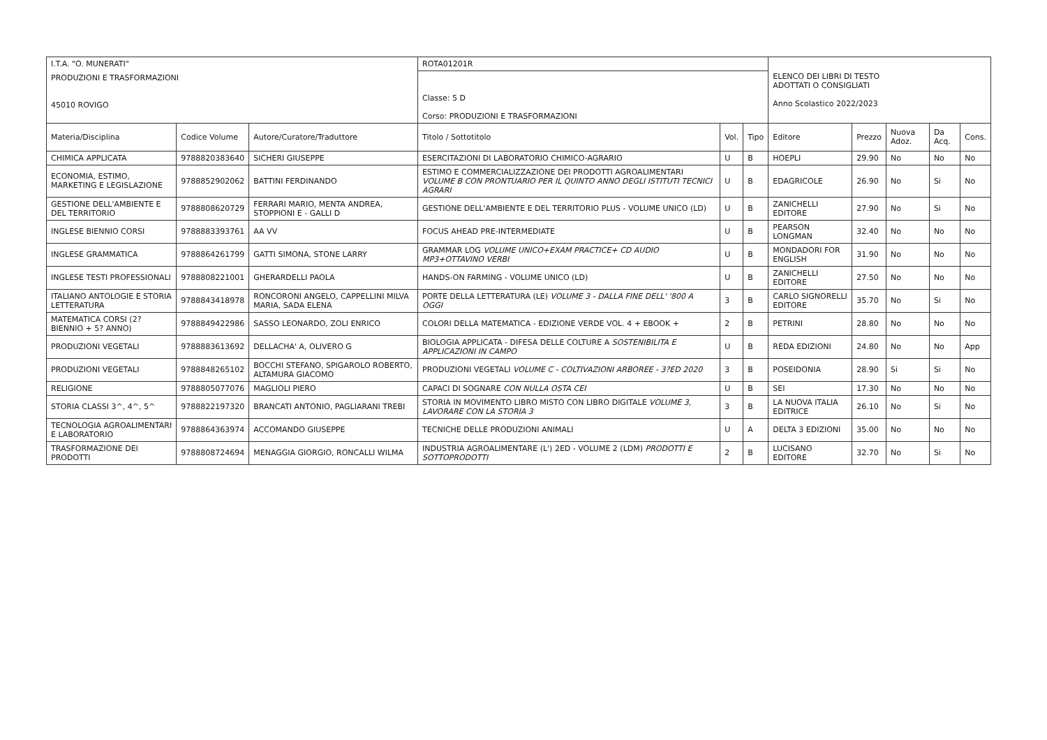| I.T.A. "O. MUNERATI" | | | ROTA01201R | | | ELENCO DEI LIBRI DI TESTO ADOTTATI O CONSIGLIATI Anno Scolastico 2022/2023 | | | | |
| PRODUZIONI E TRASFORMAZIONI 45010 ROVIGO | | | Classe: 5 D Corso: PRODUZIONI E TRASFORMAZIONI | | | | | | | |
| Materia/Disciplina | Codice Volume | Autore/Curatore/Traduttore | Titolo / Sottotitolo | Vol. | Tipo | Editore | Prezzo | Nuova Adoz. | Da Acq. | Cons. |
| CHIMICA APPLICATA | 9788820383640 | SICHERI GIUSEPPE | ESERCITAZIONI DI LABORATORIO CHIMICO-AGRARIO | U | B | HOEPLI | 29.90 | No | No | No |
| ECONOMIA, ESTIMO, MARKETING E LEGISLAZIONE | 9788852902062 | BATTINI FERDINANDO | ESTIMO E COMMERCIALIZZAZIONE DEI PRODOTTI AGROALIMENTARI VOLUME B CON PRONTUARIO PER IL QUINTO ANNO DEGLI ISTITUTI TECNICI AGRARI | U | B | EDAGRICOLE | 26.90 | No | Si | No |
| GESTIONE DELL'AMBIENTE E DEL TERRITORIO | 9788808620729 | FERRARI MARIO, MENTA ANDREA, STOPPIONI E - GALLI D | GESTIONE DELL'AMBIENTE E DEL TERRITORIO PLUS - VOLUME UNICO (LD) | U | B | ZANICHELLI EDITORE | 27.90 | No | Si | No |
| INGLESE BIENNIO CORSI | 9788883393761 | AA VV | FOCUS AHEAD PRE-INTERMEDIATE | U | B | PEARSON LONGMAN | 32.40 | No | No | No |
| INGLESE GRAMMATICA | 9788864261799 | GATTI SIMONA, STONE LARRY | GRAMMAR LOG VOLUME UNICO+EXAM PRACTICE+ CD AUDIO MP3+OTTAVINO VERBI | U | B | MONDADORI FOR ENGLISH | 31.90 | No | No | No |
| INGLESE TESTI PROFESSIONALI | 9788808221001 | GHERARDELLI PAOLA | HANDS-ON FARMING - VOLUME UNICO (LD) | U | B | ZANICHELLI EDITORE | 27.50 | No | No | No |
| ITALIANO ANTOLOGIE E STORIA LETTERATURA | 9788843418978 | RONCORONI ANGELO, CAPPELLINI MILVA MARIA, SADA ELENA | PORTE DELLA LETTERATURA (LE) VOLUME 3 - DALLA FINE DELL' '800 A OGGI | 3 | B | CARLO SIGNORELLI EDITORE | 35.70 | No | Si | No |
| MATEMATICA CORSI (2? BIENNIO + 5? ANNO) | 9788849422986 | SASSO LEONARDO, ZOLI ENRICO | COLORI DELLA MATEMATICA - EDIZIONE VERDE VOL. 4 + EBOOK + | 2 | B | PETRINI | 28.80 | No | No | No |
| PRODUZIONI VEGETALI | 9788883613692 | DELLACHA' A, OLIVERO G | BIOLOGIA APPLICATA - DIFESA DELLE COLTURE A SOSTENIBILITA E APPLICAZIONI IN CAMPO | U | B | REDA EDIZIONI | 24.80 | No | No | App |
| PRODUZIONI VEGETALI | 9788848265102 | BOCCHI STEFANO, SPIGAROLO ROBERTO, ALTAMURA GIACOMO | PRODUZIONI VEGETALI VOLUME C - COLTIVAZIONI ARBOREE - 3?ED 2020 | 3 | B | POSEIDONIA | 28.90 | Si | Si | No |
| RELIGIONE | 9788805077076 | MAGLIOLI PIERO | CAPACI DI SOGNARE CON NULLA OSTA CEI | U | B | SEI | 17.30 | No | No | No |
| STORIA CLASSI 3^, 4^, 5^ | 9788822197320 | BRANCATI ANTONIO, PAGLIARANI TREBI | STORIA IN MOVIMENTO LIBRO MISTO CON LIBRO DIGITALE VOLUME 3, LAVORARE CON LA STORIA 3 | 3 | B | LA NUOVA ITALIA EDITRICE | 26.10 | No | Si | No |
| TECNOLOGIA AGROALIMENTARI E LABORATORIO | 9788864363974 | ACCOMANDO GIUSEPPE | TECNICHE DELLE PRODUZIONI ANIMALI | U | A | DELTA 3 EDIZIONI | 35.00 | No | No | No |
| TRASFORMAZIONE DEI PRODOTTI | 9788808724694 | MENAGGIA GIORGIO, RONCALLI WILMA | INDUSTRIA AGROALIMENTARE (L') 2ED - VOLUME 2 (LDM) PRODOTTI E SOTTOPRODOTTI | 2 | B | LUCISANO EDITORE | 32.70 | No | Si | No |